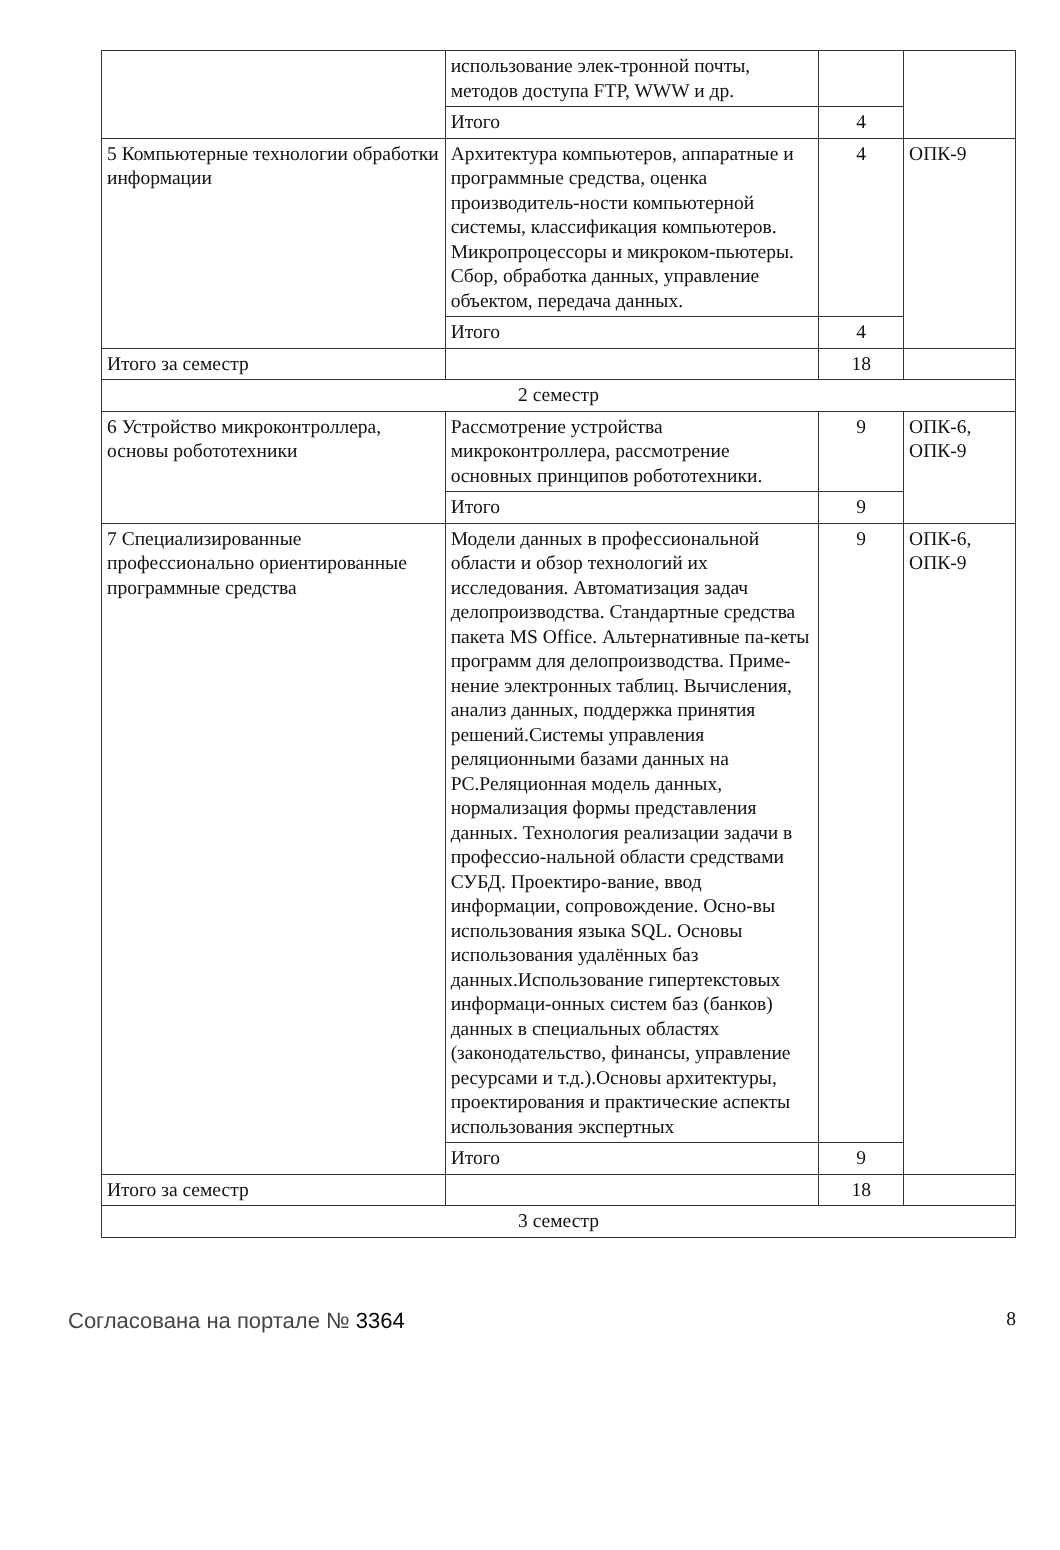| | использование элек-тронной почты, методов доступа FTP, WWW и др. | | |
| | Итого | 4 | |
| 5 Компьютерные технологии обработки информации | Архитектура компьютеров, аппаратные и программные средства, оценка производитель-ности компьютерной системы, классификация компьютеров. Микропроцессоры и микроком-пьютеры. Сбор, обработка данных, управление объектом, передача данных. | 4 | ОПК-9 |
| | Итого | 4 | |
| Итого за семестр | | 18 | |
| 2 семестр | | | |
| 6 Устройство микроконтроллера, основы робототехники | Рассмотрение устройства микроконтроллера, рассмотрение основных принципов робототехники. | 9 | ОПК-6, ОПК-9 |
| | Итого | 9 | |
| 7 Специализированные профессионально ориентированные программные средства | Модели данных в профессиональной области и обзор технологий их исследования. Автоматизация задач делопроизводства. Стандартные средства пакета MS Office. Альтернативные па-кеты программ для делопроизводства. Приме-нение электронных таблиц. Вычисления, анализ данных, поддержка принятия решений.Системы управления реляционными базами данных на PC.Реляционная модель данных, нормализация формы представления данных. Технология реализации задачи в профессио-нальной области средствами СУБД. Проектиро-вание, ввод информации, сопровождение. Осно-вы использования языка SQL. Основы использования удалённых баз данных.Использование гипертекстовых информаци-онных систем баз (банков) данных в специальных областях (законодательство, финансы, управление ресурсами и т.д.).Основы архитектуры, проектирования и практические аспекты использования экспертных | 9 | ОПК-6, ОПК-9 |
| | Итого | 9 | |
| Итого за семестр | | 18 | |
| 3 семестр | | | |
Согласована на портале № 3364 8